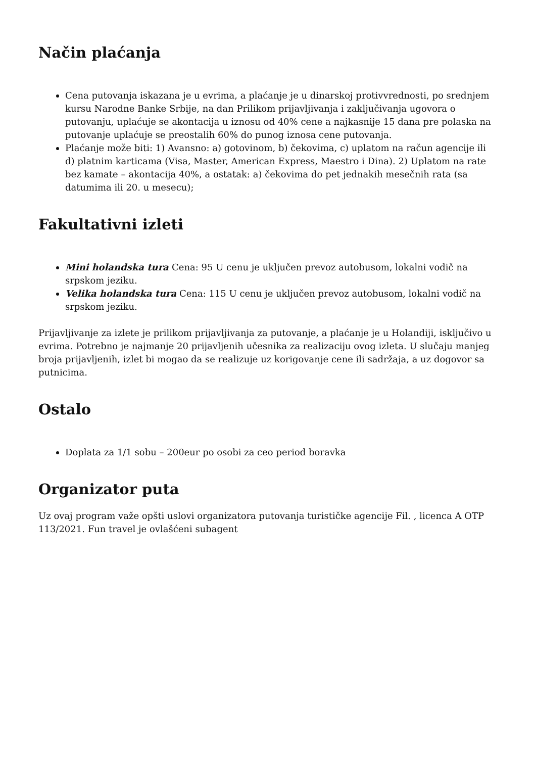Način plaćanja
Cena putovanja iskazana je u evrima, a plaćanje je u dinarskoj protivvrednosti, po srednjem kursu Narodne Banke Srbije, na dan Prilikom prijavljivanja i zaključivanja ugovora o putovanju, uplaćuje se akontacija u iznosu od 40% cene a najkasnije 15 dana pre polaska na putovanje uplaćuje se preostalih 60% do punog iznosa cene putovanja.
Plaćanje može biti: 1) Avansno: a) gotovinom, b) čekovima, c) uplatom na račun agencije ili d) platnim karticama (Visa, Master, American Express, Maestro i Dina). 2) Uplatom na rate bez kamate – akontacija 40%, a ostatak: a) čekovima do pet jednakih mesečnih rata (sa datumima ili 20. u mesecu);
Fakultativni izleti
Mini holandska tura Cena: 95 U cenu je uključen prevoz autobusom, lokalni vodič na srpskom jeziku.
Velika holandska tura Cena: 115 U cenu je uključen prevoz autobusom, lokalni vodič na srpskom jeziku.
Prijavljivanje za izlete je prilikom prijavljivanja za putovanje, a plaćanje je u Holandiji, isključivo u evrima. Potrebno je najmanje 20 prijavljenih učesnika za realizaciju ovog izleta. U slučaju manjeg broja prijavljenih, izlet bi mogao da se realizuje uz korigovanje cene ili sadržaja, a uz dogovor sa putnicima.
Ostalo
Doplata za 1/1 sobu – 200eur po osobi za ceo period boravka
Organizator puta
Uz ovaj program važe opšti uslovi organizatora putovanja turističke agencije Fil. , licenca A OTP 113/2021. Fun travel je ovlašćeni subagent